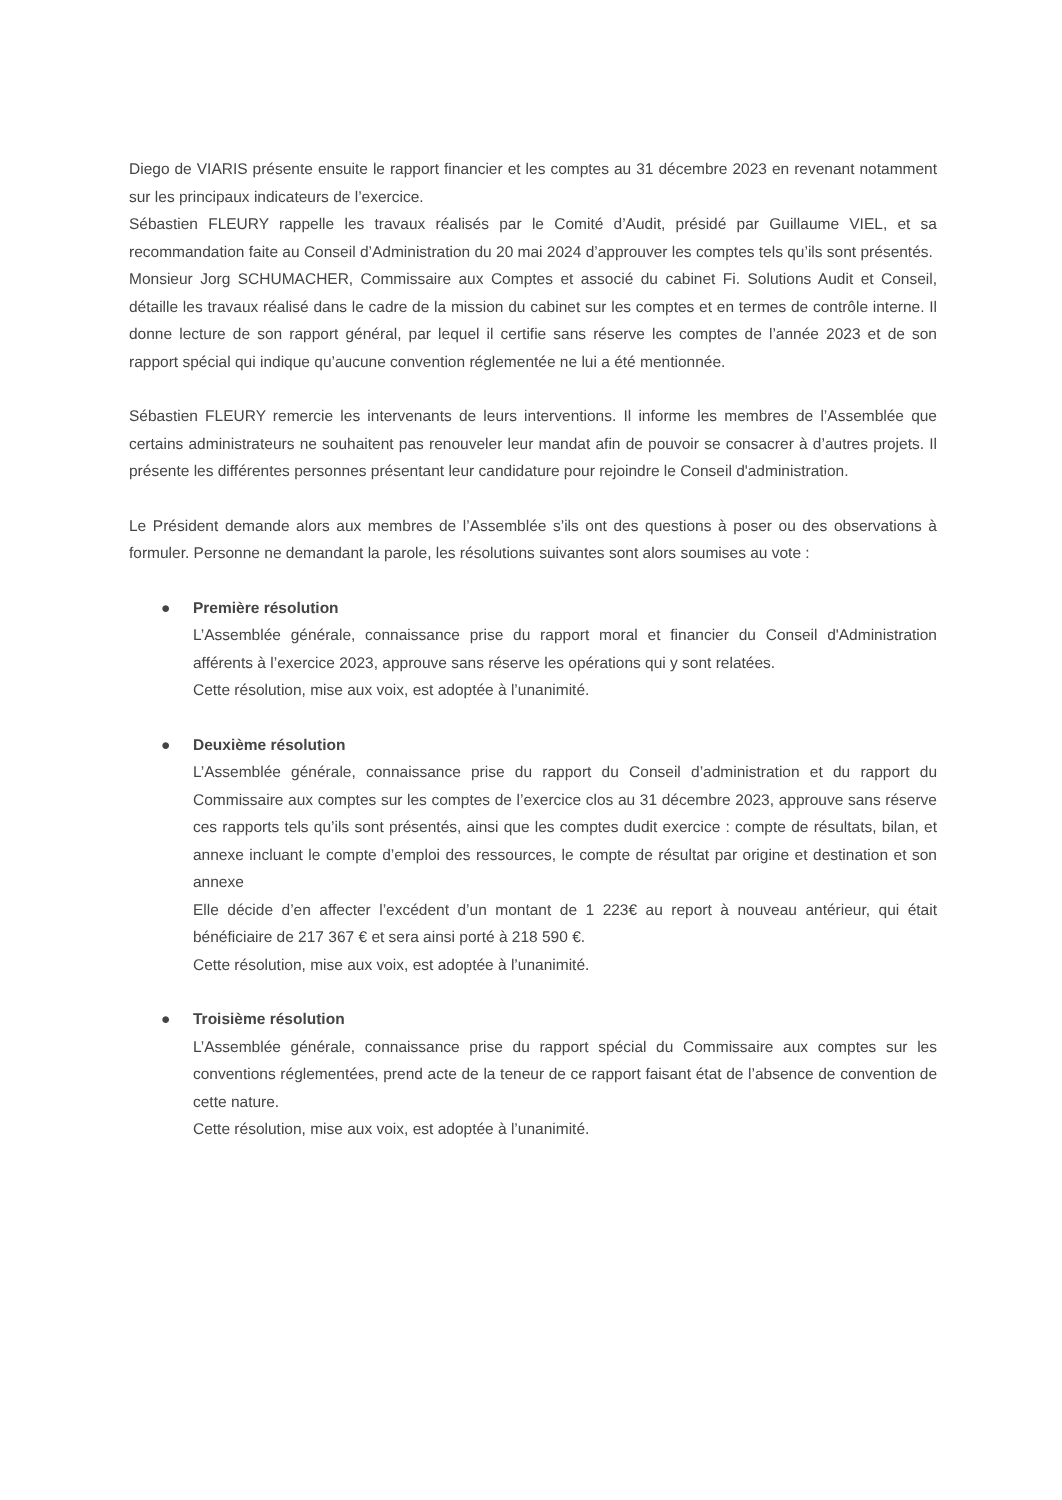Diego de VIARIS présente ensuite le rapport financier et les comptes au 31 décembre 2023 en revenant notamment sur les principaux indicateurs de l’exercice.
Sébastien FLEURY rappelle les travaux réalisés par le Comité d’Audit, présidé par Guillaume VIEL, et sa recommandation faite au Conseil d’Administration du 20 mai 2024 d’approuver les comptes tels qu’ils sont présentés.
Monsieur Jorg SCHUMACHER, Commissaire aux Comptes et associé du cabinet Fi. Solutions Audit et Conseil, détaille les travaux réalisé dans le cadre de la mission du cabinet sur les comptes et en termes de contrôle interne. Il donne lecture de son rapport général, par lequel il certifie sans réserve les comptes de l’année 2023 et de son rapport spécial qui indique qu’aucune convention réglementée ne lui a été mentionnée.
Sébastien FLEURY remercie les intervenants de leurs interventions. Il informe les membres de l’Assemblée que certains administrateurs ne souhaitent pas renouveler leur mandat afin de pouvoir se consacrer à d’autres projets. Il présente les différentes personnes présentant leur candidature pour rejoindre le Conseil d'administration.
Le Président demande alors aux membres de l’Assemblée s’ils ont des questions à poser ou des observations à formuler. Personne ne demandant la parole, les résolutions suivantes sont alors soumises au vote :
● Première résolution
L’Assemblée générale, connaissance prise du rapport moral et financier du Conseil d'Administration afférents à l’exercice 2023, approuve sans réserve les opérations qui y sont relatées.
Cette résolution, mise aux voix, est adoptée à l’unanimité.
● Deuxième résolution
L’Assemblée générale, connaissance prise du rapport du Conseil d’administration et du rapport du Commissaire aux comptes sur les comptes de l’exercice clos au 31 décembre 2023, approuve sans réserve ces rapports tels qu’ils sont présentés, ainsi que les comptes dudit exercice : compte de résultats, bilan, et annexe incluant le compte d’emploi des ressources, le compte de résultat par origine et destination et son annexe
Elle décide d’en affecter l’excédent d’un montant de 1 223€ au report à nouveau antérieur, qui était bénéficiaire de 217 367 € et sera ainsi porté à 218 590 €.
Cette résolution, mise aux voix, est adoptée à l’unanimité.
● Troisième résolution
L’Assemblée générale, connaissance prise du rapport spécial du Commissaire aux comptes sur les conventions réglementées, prend acte de la teneur de ce rapport faisant état de l’absence de convention de cette nature.
Cette résolution, mise aux voix, est adoptée à l’unanimité.